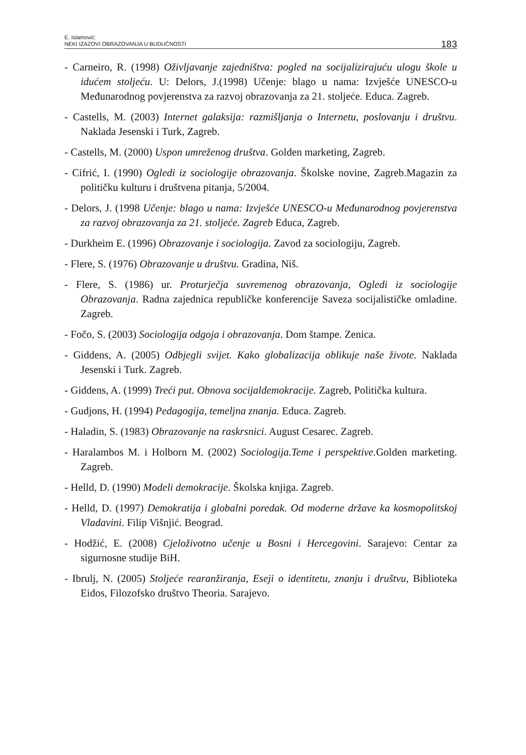E. Islamović:
NEKI IZAZOVI OBRAZOVANJA U BUDUĆNOSTI
183
- Carneiro, R. (1998) Oživljavanje zajedništva: pogled na socijalizirajuću ulogu škole u idućem stoljeću. U: Delors, J.(1998) Učenje: blago u nama: Izvješće UNESCO-u Međunarodnog povjerenstva za razvoj obrazovanja za 21. stoljeće. Educa. Zagreb.
- Castells, M. (2003) Internet galaksija: razmišljanja o Internetu, poslovanju i društvu. Naklada Jesenski i Turk, Zagreb.
- Castells, M. (2000) Uspon umreženog društva. Golden marketing, Zagreb.
- Cifrić, I. (1990) Ogledi iz sociologije obrazovanja. Školske novine, Zagreb.Magazin za političku kulturu i društvena pitanja, 5/2004.
- Delors, J. (1998 Učenje: blago u nama: Izvješće UNESCO-u Međunarodnog povjerenstva za razvoj obrazovanja za 21. stoljeće. Zagreb Educa, Zagreb.
- Durkheim E. (1996) Obrazovanje i sociologija. Zavod za sociologiju, Zagreb.
- Flere, S. (1976) Obrazovanje u društvu. Gradina, Niš.
- Flere, S. (1986) ur. Proturječja suvremenog obrazovanja, Ogledi iz sociologije Obrazovanja. Radna zajednica republičke konferencije Saveza socijalističke omladine. Zagreb.
- Fočo, S. (2003) Sociologija odgoja i obrazovanja. Dom štampe. Zenica.
- Giddens, A. (2005) Odbjegli svijet. Kako globalizacija oblikuje naše živote. Naklada Jesenski i Turk. Zagreb.
- Giddens, A. (1999) Treći put. Obnova socijaldemokracije. Zagreb, Politička kultura.
- Gudjons, H. (1994) Pedagogija, temeljna znanja. Educa. Zagreb.
- Haladin, S. (1983) Obrazovanje na raskrsnici. August Cesarec. Zagreb.
- Haralambos M. i Holborn M. (2002) Sociologija.Teme i perspektive. Golden marketing. Zagreb.
- Helld, D. (1990) Modeli demokracije. Školska knjiga. Zagreb.
- Helld, D. (1997) Demokratija i globalni poredak. Od moderne države ka kosmopolitskoj Vladavini. Filip Višnjić. Beograd.
- Hodžić, E. (2008) Cjeloživotno učenje u Bosni i Hercegovini. Sarajevo: Centar za sigurnosne studije BiH.
- Ibrulj, N. (2005) Stoljeće rearanžiranja, Eseji o identitetu, znanju i društvu, Biblioteka Eidos, Filozofsko društvo Theoria. Sarajevo.